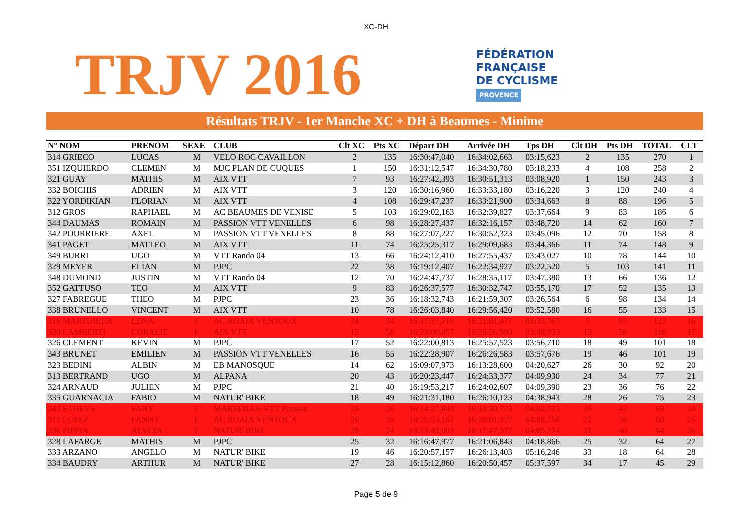XC-DH
TRJV 2016
FÉDÉRATION
FRANÇAISE
DE CYCLISME
PROVENCE
Résultats TRJV - 1er Manche XC + DH à Beaumes - Minime
| N° NOM | PRENOM | SEXE | CLUB | Clt XC | Pts XC | Départ DH | Arrivée DH | Tps DH | Clt DH | Pts DH | TOTAL | CLT |
| --- | --- | --- | --- | --- | --- | --- | --- | --- | --- | --- | --- | --- |
| 314 GRIECO | LUCAS | M | VELO ROC CAVAILLON | 2 | 135 | 16:30:47,040 | 16:34:02,663 | 03:15,623 | 2 | 135 | 270 | 1 |
| 351 IZQUIERDO | CLEMEN | M | MJC PLAN DE CUQUES | 1 | 150 | 16:31:12,547 | 16:34:30,780 | 03:18,233 | 4 | 108 | 258 | 2 |
| 321 GUAY | MATHIS | M | AIX VTT | 7 | 93 | 16:27:42,393 | 16:30:51,313 | 03:08,920 | 1 | 150 | 243 | 3 |
| 332 BOICHIS | ADRIEN | M | AIX VTT | 3 | 120 | 16:30:16,960 | 16:33:33,180 | 03:16,220 | 3 | 120 | 240 | 4 |
| 322 YORDIKIAN | FLORIAN | M | AIX VTT | 4 | 108 | 16:29:47,237 | 16:33:21,900 | 03:34,663 | 8 | 88 | 196 | 5 |
| 312 GROS | RAPHAEL | M | AC BEAUMES DE VENISE | 5 | 103 | 16:29:02,163 | 16:32:39,827 | 03:37,664 | 9 | 83 | 186 | 6 |
| 344 DAUMAS | ROMAIN | M | PASSION VTT VENELLES | 6 | 98 | 16:28:27,437 | 16:32:16,157 | 03:48,720 | 14 | 62 | 160 | 7 |
| 342 POURRIERE | AXEL | M | PASSION VTT VENELLES | 8 | 88 | 16:27:07,227 | 16:30:52,323 | 03:45,096 | 12 | 70 | 158 | 8 |
| 341 PAGET | MATTEO | M | AIX VTT | 11 | 74 | 16:25:25,317 | 16:29:09,683 | 03:44,366 | 11 | 74 | 148 | 9 |
| 349 BURRI | UGO | M | VTT Rando 04 | 13 | 66 | 16:24:12,410 | 16:27:55,437 | 03:43,027 | 10 | 78 | 144 | 10 |
| 329 MEYER | ELIAN | M | PJPC | 22 | 38 | 16:19:12,407 | 16:22:34,927 | 03:22,520 | 5 | 103 | 141 | 11 |
| 348 DUMOND | JUSTIN | M | VTT Rando 04 | 12 | 70 | 16:24:47,737 | 16:28:35,117 | 03:47,380 | 13 | 66 | 136 | 12 |
| 352 GATTUSO | TEO | M | AIX VTT | 9 | 83 | 16:26:37,577 | 16:30:32,747 | 03:55,170 | 17 | 52 | 135 | 13 |
| 327 FABREGUE | THEO | M | PJPC | 23 | 36 | 16:18:32,743 | 16:21:59,307 | 03:26,564 | 6 | 98 | 134 | 14 |
| 338 BRUNELLO | VINCENT | M | AIX VTT | 10 | 78 | 16:26:03,840 | 16:29:56,420 | 03:52,580 | 16 | 55 | 133 | 15 |
| 316 MARTURIER | LENA | F | AC ROAIX VENTOUX | 24 | 34 | 16:17:27,710 | 16:21:01,477 | 03:33,767 | 7 | 93 | 127 | 16 |
| 320 LAMBERTI | CORALIE | F | AIX VTT | 15 | 58 | 16:23:08,057 | 16:26:56,990 | 03:48,933 | 15 | 58 | 116 | 17 |
| 326 CLEMENT | KEVIN | M | PJPC | 17 | 52 | 16:22:00,813 | 16:25:57,523 | 03:56,710 | 18 | 49 | 101 | 18 |
| 343 BRUNET | EMILIEN | M | PASSION VTT VENELLES | 16 | 55 | 16:22:28,907 | 16:26:26,583 | 03:57,676 | 19 | 46 | 101 | 19 |
| 323 BEDINI | ALBIN | M | EB MANOSQUE | 14 | 62 | 16:09:07,973 | 16:13:28,600 | 04:20,627 | 26 | 30 | 92 | 20 |
| 313 BERTRAND | UGO | M | ALPANA | 20 | 43 | 16:20:23,447 | 16:24:33,377 | 04:09,930 | 24 | 34 | 77 | 21 |
| 324 ARNAUD | JULIEN | M | PJPC | 21 | 40 | 16:19:53,217 | 16:24:02,607 | 04:09,390 | 23 | 36 | 76 | 22 |
| 335 GUARNACIA | FABIO | M | NATUR' BIKE | 18 | 49 | 16:21:31,180 | 16:26:10,123 | 04:38,943 | 28 | 26 | 75 | 23 |
| 340 ETHEVE | FANY | F | MARSEILLE VTT Passion | 28 | 26 | 16:14:27,840 | 16:18:30,773 | 04:02,933 | 20 | 43 | 69 | 24 |
| 315 LOPEZ | FANNY | F | AC ROAIX VENTOUX | 26 | 30 | 16:15:53,167 | 16:20:01,917 | 04:08,750 | 22 | 38 | 68 | 25 |
| 336 PIPPIA | ALYCIA | F | NATUR' BIKE | 29 | 24 | 16:13:42,003 | 16:17:47,377 | 04:05,374 | 21 | 40 | 64 | 26 |
| 328 LAFARGE | MATHIS | M | PJPC | 25 | 32 | 16:16:47,977 | 16:21:06,843 | 04:18,866 | 25 | 32 | 64 | 27 |
| 333 ARZANO | ANGELO | M | NATUR' BIKE | 19 | 46 | 16:20:57,157 | 16:26:13,403 | 05:16,246 | 33 | 18 | 64 | 28 |
| 334 BAUDRY | ARTHUR | M | NATUR' BIKE | 27 | 28 | 16:15:12,860 | 16:20:50,457 | 05:37,597 | 34 | 17 | 45 | 29 |
Page 5 de 9